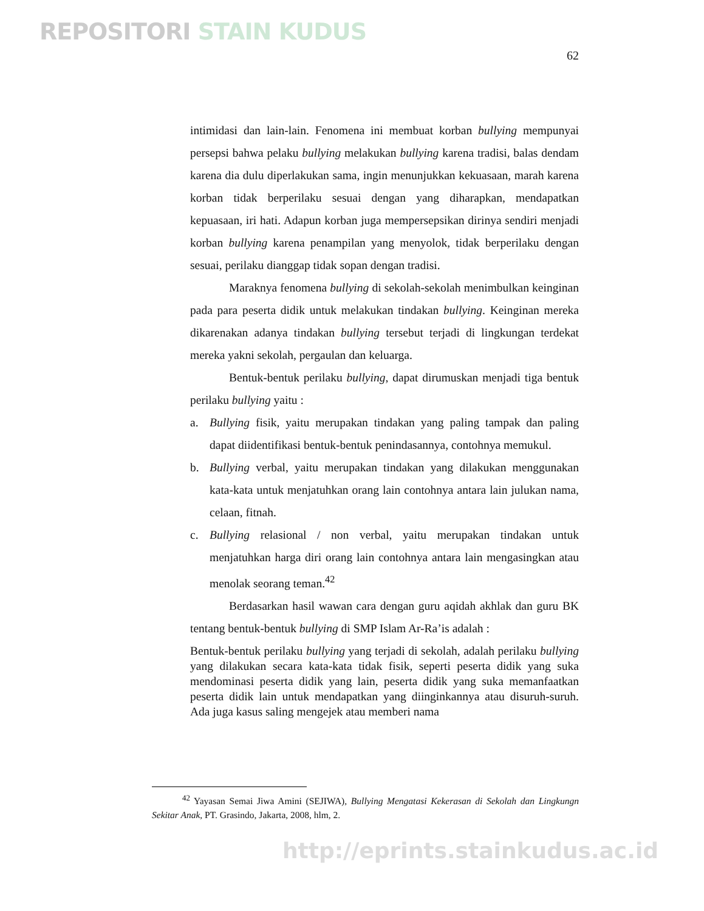REPOSITORI STAIN KUDUS
62
intimidasi dan lain-lain. Fenomena ini membuat korban bullying mempunyai persepsi bahwa pelaku bullying melakukan bullying karena tradisi, balas dendam karena dia dulu diperlakukan sama, ingin menunjukkan kekuasaan, marah karena korban tidak berperilaku sesuai dengan yang diharapkan, mendapatkan kepuasaan, iri hati. Adapun korban juga mempersepsikan dirinya sendiri menjadi korban bullying karena penampilan yang menyolok, tidak berperilaku dengan sesuai, perilaku dianggap tidak sopan dengan tradisi.
Maraknya fenomena bullying di sekolah-sekolah menimbulkan keinginan pada para peserta didik untuk melakukan tindakan bullying. Keinginan mereka dikarenakan adanya tindakan bullying tersebut terjadi di lingkungan terdekat mereka yakni sekolah, pergaulan dan keluarga.
Bentuk-bentuk perilaku bullying, dapat dirumuskan menjadi tiga bentuk perilaku bullying yaitu :
a. Bullying fisik, yaitu merupakan tindakan yang paling tampak dan paling dapat diidentifikasi bentuk-bentuk penindasannya, contohnya memukul.
b. Bullying verbal, yaitu merupakan tindakan yang dilakukan menggunakan kata-kata untuk menjatuhkan orang lain contohnya antara lain julukan nama, celaan, fitnah.
c. Bullying relasional / non verbal, yaitu merupakan tindakan untuk menjatuhkan harga diri orang lain contohnya antara lain mengasingkan atau menolak seorang teman.<sup>42</sup>
Berdasarkan hasil wawan cara dengan guru aqidah akhlak dan guru BK tentang bentuk-bentuk bullying di SMP Islam Ar-Ra’is adalah :
Bentuk-bentuk perilaku bullying yang terjadi di sekolah, adalah perilaku bullying yang dilakukan secara kata-kata tidak fisik, seperti peserta didik yang suka mendominasi peserta didik yang lain, peserta didik yang suka memanfaatkan peserta didik lain untuk mendapatkan yang diinginkannya atau disuruh-suruh. Ada juga kasus saling mengejek atau memberi nama
<sup>42</sup> Yayasan Semai Jiwa Amini (SEJIWA), Bullying Mengatasi Kekerasan di Sekolah dan Lingkungn Sekitar Anak, PT. Grasindo, Jakarta, 2008, hlm, 2.
http://eprints.stainkudus.ac.id